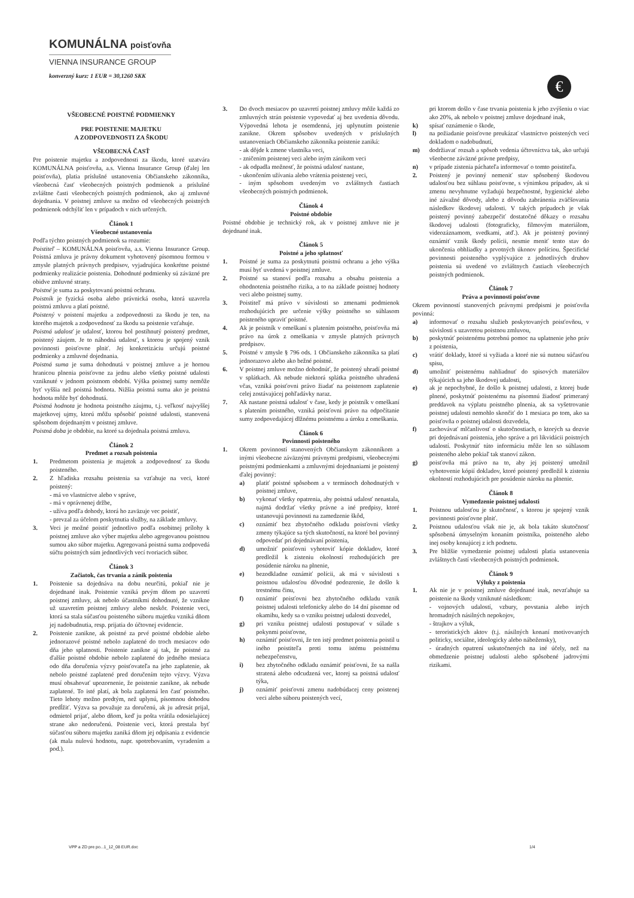KOMUNÁLNA poisťovňa
VIENNA INSURANCE GROUP
konverzný kurz: 1 EUR = 30,1260 SKK
€
VŠEOBECNÉ POISTNÉ PODMIENKY
PRE POISTENIE MAJETKU
A ZODPOVEDNOSTI ZA ŠKODU
VŠEOBECNÁ ČASŤ
Pre poistenie majetku a zodpovednosti za škodu, ktoré uzatvára KOMUNÁLNA poisťovňa, a.s. Vienna Insurance Group (ďalej len poisťovňa), platia príslušné ustanovenia Občianskeho zákonníka, všeobecná časť všeobecných poistných podmienok a príslušné zvláštne časti všeobecných poistných podmienok, ako aj zmluvné dojednania. V poistnej zmluve sa možno od všeobecných poistných podmienok odchýliť len v prípadoch v nich určených.
Článok 1
Všeobecné ustanovenia
Podľa týchto poistných podmienok sa rozumie:
Poistiteľ – KOMUNÁLNA poisťovňa, a.s. Vienna Insurance Group. Poistná zmluva je právny dokument vyhotovený písomnou formou v zmysle platných právnych predpisov, vyjadrujúca konkrétne poistné podmienky realizácie poistenia. Dohodnuté podmienky sú záväzné pre obidve zmluvné strany.
Poistné je suma za poskytovanú poistnú ochranu.
Poistník je fyzická osoba alebo právnická osoba, ktorá uzavrela poistnú zmluvu a platí poistné.
Poistený v poistení majetku a zodpovednosti za škodu je ten, na ktorého majetok a zodpovednosť za škodu sa poistenie vzťahuje.
Poistná udalosť je udalosť, ktorou bol postihnutý poistený predmet, poistený záujem. Je to náhodná udalosť, s ktorou je spojený vznik povinnosti poisťovne plniť. Jej konkretizáciu určujú poistné podmienky a zmluvné dojednania.
Poistná suma je suma dohodnutá v poistnej zmluve a je hornou hranicou plnenia poisťovne za jednu alebo všetky poistné udalosti vzniknuté v jednom poistnom období. Výška poistnej sumy nemôže byť vyššia než poistná hodnota. Nižšia poistná suma ako je poistná hodnota môže byť dohodnutá.
Poistná hodnota je hodnota poistného záujmu, t.j. veľkosť najvyššej majetkovej ujmy, ktorú môžu spôsobiť poistné udalosti, stanovená spôsobom dojednaným v poistnej zmluve.
Poistná doba je obdobie, na ktoré sa dojednala poistná zmluva.
Článok 2
Predmet a rozsah poistenia
1. Predmetom poistenia je majetok a zodpovednosť za škodu poisteného.
2. Z hľadiska rozsahu poistenia sa vzťahuje na veci, ktoré poistený:
- má vo vlastníctve alebo v správe,
- má v oprávnenej držbe,
- užíva podľa dohody, ktorá ho zaväzuje vec poistiť,
- prevzal za účelom poskytnutia služby, na základe zmluvy.
3. Veci je možné poistiť jednotlivo podľa osobitnej prílohy k poistnej zmluve ako výber majetku alebo agregovanou poistnou sumou ako súbor majetku. Agregovaná poistná suma zodpovedá súčtu poistných súm jednotlivých vecí tvoriacich súbor.
Článok 3
Začiatok, čas trvania a zánik poistenia
1. Poistenie sa dojednáva na dobu neurčitú, pokiaľ nie je dojednané inak. Poistenie vzniká prvým dňom po uzavretí poistnej zmluvy, ak nebolo účastníkmi dohodnuté, že vznikne už uzavretím poistnej zmluvy alebo neskôr. Poistenie veci, ktorá sa stala súčasťou poisteného súboru majetku vzniká dňom jej nadobudnutia, resp. prijatia do účtovnej evidencie.
2. Poistenie zanikne, ak poistné za prvé poistné obdobie alebo jednorazové poistné nebolo zaplatené do troch mesiacov odo dňa jeho splatnosti. Poistenie zanikne aj tak, že poistné za ďalšie poistné obdobie nebolo zaplatené do jedného mesiaca odo dňa doručenia výzvy poisťovateľa na jeho zaplatenie, ak nebolo poistné zaplatené pred doručením tejto výzvy. Výzva musí obsahovať upozornenie, že poistenie zanikne, ak nebude zaplatené. To isté platí, ak bola zaplatená len časť poistného. Tieto lehoty možno predtým, než uplynú, písomnou dohodou predĺžiť. Výzva sa považuje za doručenú, ak ju adresát prijal, odmietol prijať, alebo dňom, keď ju pošta vrátila odosielajúcej strane ako nedoručenú. Poistenie veci, ktorá prestala byť súčasťou súboru majetku zaniká dňom jej odpísania z evidencie (ak mala nulovú hodnotu, napr. spotrebovaním, vyradením a pod.).
3. Do dvoch mesiacov po uzavretí poistnej zmluvy môže každá zo zmluvných strán poistenie vypovedať aj bez uvedenia dôvodu. Výpovedná lehota je osemdenná, jej uplynutím poistenie zanikne. Okrem spôsobov uvedených v príslušných ustanoveniach Občianskeho zákonníka poistenie zaniká:
- ak dôjde k zmene vlastníka veci,
- zničením poistenej veci alebo iným zánikom veci
- ak odpadla možnosť, že poistná udalosť nastane,
- ukončením užívania alebo vrátenia poistenej veci,
- iným spôsobom uvedeným vo zvláštnych častiach všeobecných poistných podmienok.
Článok 4
Poistné obdobie
Poistné obdobie je technický rok, ak v poistnej zmluve nie je dojednané inak.
Článok 5
Poistné a jeho splatnosť
1. Poistné je suma za poskytnutú poistnú ochranu a jeho výška musí byť uvedená v poistnej zmluve.
2. Poistné sa stanoví podľa rozsahu a obsahu poistenia a ohodnotenia poistného rizika, a to na základe poistnej hodnoty veci alebo poistnej sumy.
3. Poistiteľ má právo v súvislosti so zmenami podmienok rozhodujúcich pre určenie výšky poistného so súhlasom poisteného upraviť poistné.
4. Ak je poistník v omeškaní s platením poistného, poisťovňa má právo na úrok z omeškania v zmysle platných právnych predpisov.
5. Poistné v zmysle § 796 ods. 1 Občianskeho zákonníka sa platí jednorazovo alebo ako bežné poistné.
6. V poistnej zmluve možno dohodnúť, že poistený uhradí poistné v splátkach. Ak nebude niektorá splátka poistného uhradená včas, vzniká poisťovni právo žiadať na poistenom zaplatenie celej zostávajúcej pohľadávky naraz.
7. Ak nastane poistná udalosť v čase, kedy je poistník v omeškaní s platením poistného, vzniká poisťovni právo na odpočítanie sumy zodpovedajúcej dlžnému poistnému a úroku z omeškania.
Článok 6
Povinnosti poisteného
1. Okrem povinností stanovených Občianskym zákonníkom a inými všeobecne záväznými právnymi predpismi, všeobecnými poistnými podmienkami a zmluvnými dojednaniami je poistený ďalej povinný:
a) platiť poistné spôsobom a v termínoch dohodnutých v poistnej zmluve,
b) vykonať všetky opatrenia, aby poistná udalosť nenastala, najmä dodržať všetky právne a iné predpisy, ktoré ustanovujú povinnosti na zamedzenie škôd,
c) oznámiť bez zbytočného odkladu poisťovni všetky zmeny týkajúce sa tých skutočností, na ktoré bol povinný odpovedať pri dojednávaní poistenia,
d) umožniť poisťovni vyhotoviť kópie dokladov, ktoré predložil k zisteniu okolností rozhodujúcich pre posúdenie nároku na plnenie,
e) bezodkladne oznámiť polícii, ak má v súvislosti s poistnou udalosťou dôvodné podozrenie, že došlo k trestnému činu,
f) oznámiť poisťovni bez zbytočného odkladu vznik poistnej udalosti telefonicky alebo do 14 dní písomne od okamihu, kedy sa o vzniku poistnej udalosti dozvedel,
g) pri vzniku poistnej udalosti postupovať v súlade s pokynmi poisťovne,
h) oznámiť poisťovni, že ten istý predmet poistenia poistil u iného poistiteľa proti tomu istému poistnému nebezpečenstvu,
i) bez zbytočného odkladu oznámiť poisťovni, že sa našla stratená alebo odcudzená vec, ktorej sa poistná udalosť týka,
j) oznámiť poisťovni zmenu nadobúdacej ceny poistenej veci alebo súboru poistených vecí,
pri ktorom došlo v čase trvania poistenia k jeho zvýšeniu o viac ako 20%, ak nebolo v poistnej zmluve dojednané inak,
k) spísať oznámenie o škode,
l) na požiadanie poisťovne preukázať vlastníctvo poistených vecí dokladom o nadobudnutí,
m) dodržiavať rozsah a spôsob vedenia účtovníctva tak, ako určujú všeobecne záväzné právne predpisy,
n) v prípade zistenia páchateľa informovať o tomto poistiteľa.
2. Poistený je povinný nemeniť stav spôsobený škodovou udalosťou bez súhlasu poisťovne, s výnimkou prípadov, ak si zmenu nevyhnutne vyžadujú bezpečnostné, hygienické alebo iné závažné dôvody, alebo z dôvodu zabránenia zväčšovania následkov škodovej udalosti. V takých prípadoch je však poistený povinný zabezpečiť dostatočné dôkazy o rozsahu škodovej udalosti (fotograficky, filmovým materiálom, videozáznamom, svedkami, atď.). Ak je poistený povinný oznámiť vznik škody polícii, nesmie meniť tento stav do ukončenia obhliadky a prvotných úkonov políciou. Špecifické povinnosti poisteného vyplývajúce z jednotlivých druhov poistenia sú uvedené vo zvláštnych častiach všeobecných poistných podmienok.
Článok 7
Práva a povinnosti poisťovne
Okrem povinností stanovených právnymi predpismi je poisťovňa povinná:
a) informovať o rozsahu služieb poskytovaných poisťovňou, v súvislosti s uzavretou poistnou zmluvou,
b) poskytnúť poistenému potrebnú pomoc na uplatnenie jeho práv z poistenia,
c) vrátiť doklady, ktoré si vyžiada a ktoré nie sú nutnou súčasťou spisu,
d) umožniť poistenému nahliadnuť do spisových materiálov týkajúcich sa jeho škodovej udalosti,
e) ak je nepochybné, že došlo k poistnej udalosti, z ktorej bude plnené, poskytnúť poistenému na písomnú žiadosť primeraný preddavok na výplatu poistného plnenia, ak sa vyšetrovanie poistnej udalosti nemohlo skončiť do 1 mesiaca po tom, ako sa poisťovňa o poistnej udalosti dozvedela,
f) zachovávať mlčanlivosť o skutočnostiach, o ktorých sa dozvie pri dojednávaní poistenia, jeho správe a pri likvidácii poistných udalostí. Poskytnúť túto informáciu môže len so súhlasom poisteného alebo pokiaľ tak stanoví zákon.
g) poisťovňa má právo na to, aby jej poistený umožnil vyhotovenie kópií dokladov, ktoré poistený predložil k zisteniu okolností rozhodujúcich pre posúdenie nároku na plnenie.
Článok 8
Vymedzenie poistnej udalosti
1. Poistnou udalosťou je skutočnosť, s ktorou je spojený vznik povinnosti poisťovne plniť.
2. Poistnou udalosťou však nie je, ak bola takáto skutočnosť spôsobená úmyselným konaním poistníka, poisteného alebo inej osoby konajúcej z ich podnetu.
3. Pre bližšie vymedzenie poistnej udalosti platia ustanovenia zvláštnych častí všeobecných poistných podmienok.
Článok 9
Výluky z poistenia
1. Ak nie je v poistnej zmluve dojednané inak, nevzťahuje sa poistenie na škody vzniknuté následkom:
- vojnových udalostí, vzbury, povstania alebo iných hromadných násilných nepokojov,
- štrajkov a výluk,
- teroristických aktov (t.j. násilných konaní motivovaných politicky, sociálne, ideologicky alebo nábožensky),
- úradných opatrení uskutočnených na iné účely, než na obmedzenie poistnej udalosti alebo spôsobené jadrovými rizikami.
VPP a ZD pre po...1_12_08 EUR.doc
1/4